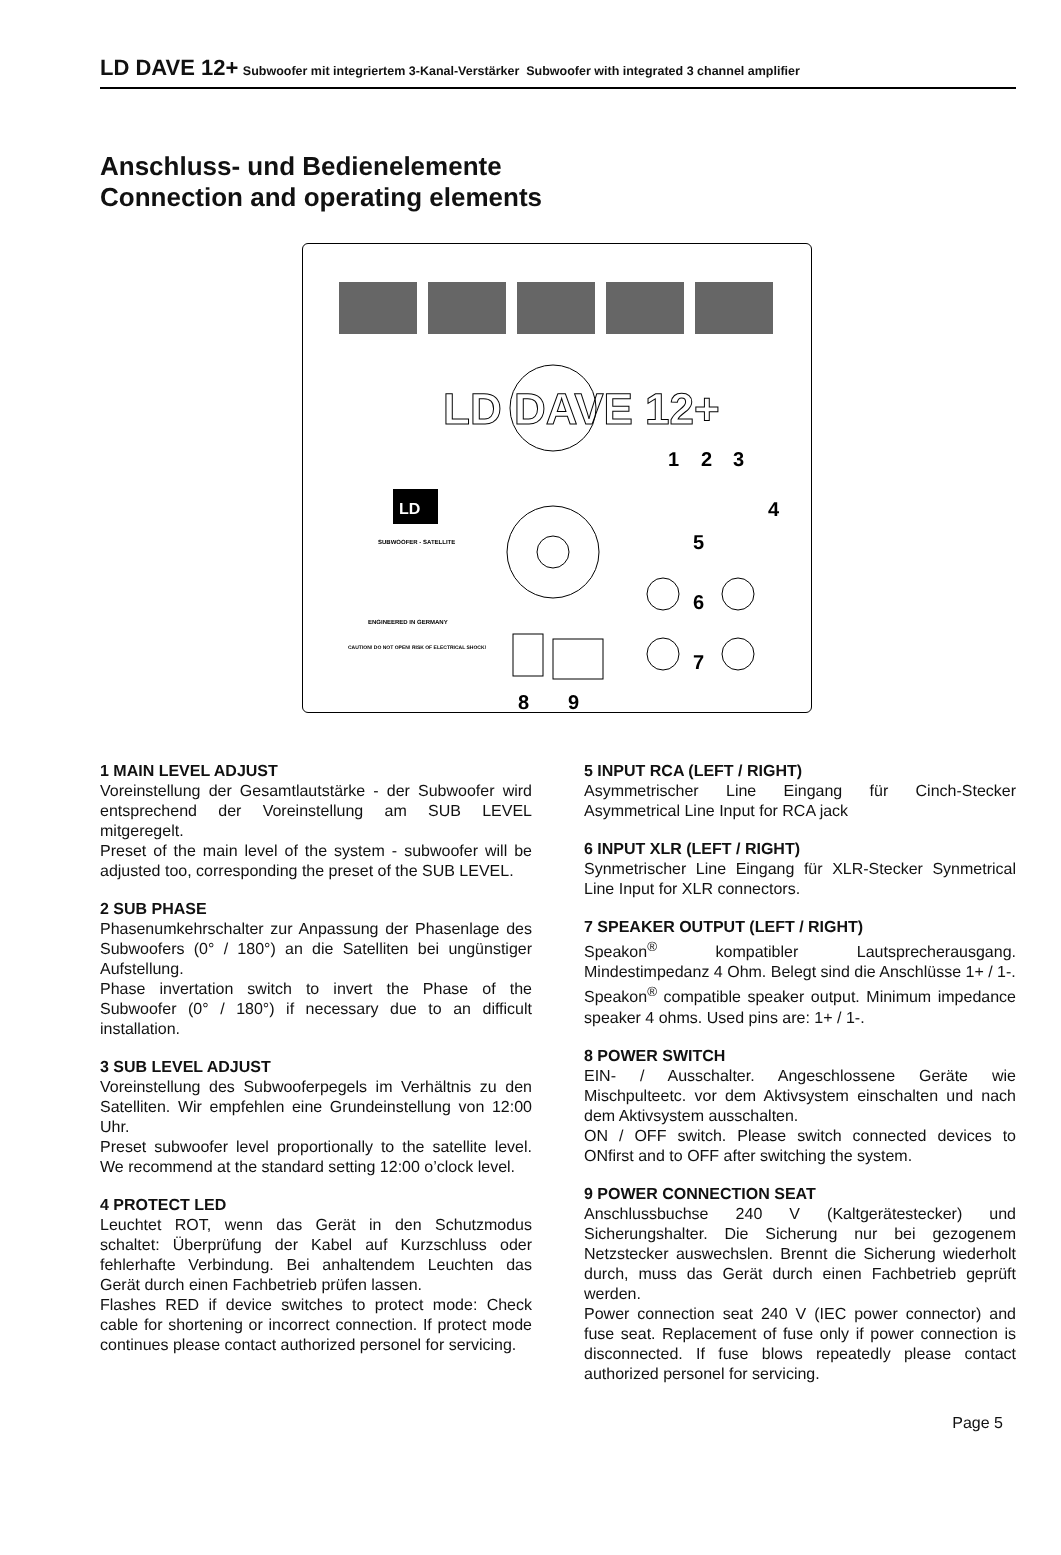LD DAVE 12+ Subwoofer mit integriertem 3-Kanal-Verstärker Subwoofer with integrated 3 channel amplifier
Anschluss- und Bedienelemente
Connection and operating elements
LD DAVE 12+
LD
SUBWOOFER - SATELLITE
ENGINEERED IN GERMANY
CAUTION! DO NOT OPEN! RISK OF ELECTRICAL SHOCK!
1
2
3
4
5
6
7
8
9
1 MAIN LEVEL ADJUST
Voreinstellung der Gesamtlautstärke - der Subwoofer wird entsprechend der Voreinstellung am SUB LEVEL mitgeregelt.
Preset of the main level of the system - subwoofer will be adjusted too, corresponding the preset of the SUB LEVEL.
2 SUB PHASE
Phasenumkehrschalter zur Anpassung der Phasenlage des Subwoofers (0° / 180°) an die Satelliten bei ungünstiger Aufstellung.
Phase invertation switch to invert the Phase of the Subwoofer (0° / 180°) if necessary due to an difficult installation.
3 SUB LEVEL ADJUST
Voreinstellung des Subwooferpegels im Verhältnis zu den Satelliten. Wir empfehlen eine Grundeinstellung von 12:00 Uhr.
Preset subwoofer level proportionally to the satellite level. We recommend at the standard setting 12:00 o’clock level.
4 PROTECT LED
Leuchtet ROT, wenn das Gerät in den Schutzmodus schaltet: Überprüfung der Kabel auf Kurzschluss oder fehlerhafte Verbindung. Bei anhaltendem Leuchten das Gerät durch einen Fachbetrieb prüfen lassen.
Flashes RED if device switches to protect mode: Check cable for shortening or incorrect connection. If protect mode continues please contact authorized personel for servicing.
5 INPUT RCA (LEFT / RIGHT)
Asymmetrischer Line Eingang für Cinch-Stecker Asymmetrical Line Input for RCA jack
6 INPUT XLR (LEFT / RIGHT)
Synmetrischer Line Eingang für XLR-Stecker Synmetrical Line Input for XLR connectors.
7 SPEAKER OUTPUT (LEFT / RIGHT)
Speakon<sup>®</sup> kompatibler Lautsprecherausgang. Mindestimpedanz 4 Ohm. Belegt sind die Anschlüsse 1+ / 1-.
Speakon<sup>®</sup> compatible speaker output. Minimum impedance speaker 4 ohms. Used pins are: 1+ / 1-.
8 POWER SWITCH
EIN- / Ausschalter. Angeschlossene Geräte wie Mischpulteetc. vor dem Aktivsystem einschalten und nach dem Aktivsystem ausschalten.
ON / OFF switch. Please switch connected devices to ONfirst and to OFF after switching the system.
9 POWER CONNECTION SEAT
Anschlussbuchse 240 V (Kaltgerätestecker) und Sicherungshalter. Die Sicherung nur bei gezogenem Netzstecker auswechslen. Brennt die Sicherung wiederholt durch, muss das Gerät durch einen Fachbetrieb geprüft werden.
Power connection seat 240 V (IEC power connector) and fuse seat. Replacement of fuse only if power connection is disconnected. If fuse blows repeatedly please contact authorized personel for servicing.
Page 5